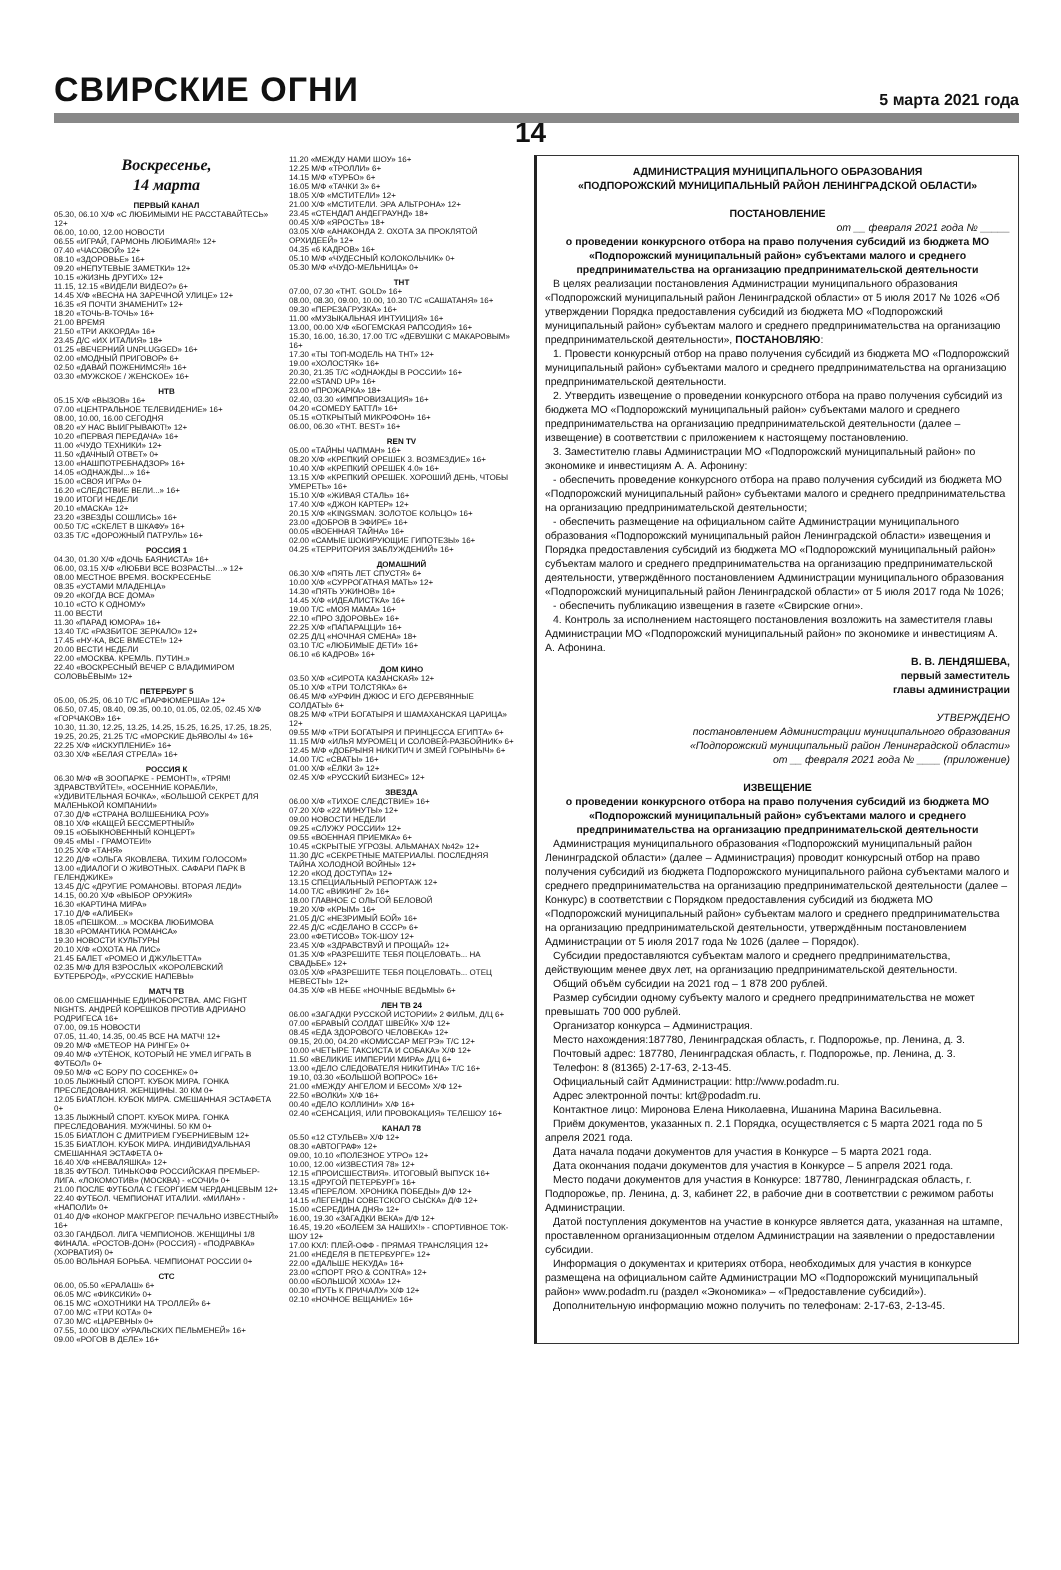СВИРСКИЕ ОГНИ
5 марта 2021 года
14
Воскресенье,
14 марта
ПЕРВЫЙ КАНАЛ
05.30, 06.10 Х/Ф «С ЛЮБИМЫМИ НЕ РАССТАВАЙТЕСЬ» 12+
06.00, 10.00, 12.00 НОВОСТИ
06.55 «ИГРАЙ, ГАРМОНЬ ЛЮБИМАЯ!» 12+
07.40 «ЧАСОВОЙ» 12+
08.10 «ЗДОРОВЬЕ» 16+
09.20 «НЕПУТЕВЫЕ ЗАМЕТКИ» 12+
10.15 «ЖИЗНЬ ДРУГИХ» 12+
11.15, 12.15 «ВИДЕЛИ ВИДЕО?» 6+
14.45 Х/Ф «ВЕСНА НА ЗАРЕЧНОЙ УЛИЦЕ» 12+
16.35 «Я ПОЧТИ ЗНАМЕНИТ» 12+
18.20 «ТОЧЬ-В-ТОЧЬ» 16+
21.00 ВРЕМЯ
21.50 «ТРИ АККОРДА» 16+
23.45 Д/С «ИХ ИТАЛИЯ» 18+
01.25 «ВЕЧЕРНИЙ UNPLUGGED» 16+
02.00 «МОДНЫЙ ПРИГОВОР» 6+
02.50 «ДАВАЙ ПОЖЕНИМСЯ!» 16+
03.30 «МУЖСКОЕ / ЖЕНСКОЕ» 16+
НТВ
05.15 Х/Ф «ВЫЗОВ» 16+
07.00 «ЦЕНТРАЛЬНОЕ ТЕЛЕВИДЕНИЕ» 16+
08.00, 10.00, 16.00 СЕГОДНЯ
08.20 «У НАС ВЫИГРЫВАЮТ!» 12+
10.20 «ПЕРВАЯ ПЕРЕДАЧА» 16+
11.00 «ЧУДО ТЕХНИКИ» 12+
11.50 «ДАЧНЫЙ ОТВЕТ» 0+
13.00 «НАШПОТРЕБНАДЗОР» 16+
14.05 «ОДНАЖДЫ...» 16+
15.00 «СВОЯ ИГРА» 0+
16.20 «СЛЕДСТВИЕ ВЕЛИ...» 16+
19.00 ИТОГИ НЕДЕЛИ
20.10 «МАСКА» 12+
23.20 «ЗВЕЗДЫ СОШЛИСЬ» 16+
00.50 Т/С «СКЕЛЕТ В ШКАФУ» 16+
03.35 Т/С «ДОРОЖНЫЙ ПАТРУЛЬ» 16+
РОССИЯ 1
04.30, 01.30 Х/Ф «ДОЧЬ БАЯНИСТА» 16+
06.00, 03.15 Х/Ф «ЛЮБВИ ВСЕ ВОЗРАСТЫ…» 12+
08.00 МЕСТНОЕ ВРЕМЯ. ВОСКРЕСЕНЬЕ
08.35 «УСТАМИ МЛАДЕНЦА»
09.20 «КОГДА ВСЕ ДОМА»
10.10 «СТО К ОДНОМУ»
11.00 ВЕСТИ
11.30 «ПАРАД ЮМОРА» 16+
13.40 Т/С «РАЗБИТОЕ ЗЕРКАЛО» 12+
17.45 «НУ-КА, ВСЕ ВМЕСТЕ!» 12+
20.00 ВЕСТИ НЕДЕЛИ
22.00 «МОСКВА. КРЕМЛЬ. ПУТИН.»
22.40 «ВОСКРЕСНЫЙ ВЕЧЕР С ВЛАДИМИРОМ СОЛОВЬЁВЫМ» 12+
ПЕТЕРБУРГ 5
05.00, 05.25, 06.10 Т/С «ПАРФЮМЕРША» 12+
06.50, 07.45, 08.40, 09.35, 00.10, 01.05, 02.05, 02.45 Х/Ф «ГОРЧАКОВ» 16+
10.30, 11.30, 12.25, 13.25, 14.25, 15.25, 16.25, 17.25, 18.25, 19.25, 20.25, 21.25 Т/С «МОРСКИЕ ДЬЯВОЛЫ 4» 16+
22.25 Х/Ф «ИСКУПЛЕНИЕ» 16+
03.30 Х/Ф «БЕЛАЯ СТРЕЛА» 16+
РОССИЯ К
06.30 М/Ф «В ЗООПАРКЕ - РЕМОНТ!», «ТРЯМ! ЗДРАВСТВУЙТЕ!», «ОСЕННИЕ КОРАБЛИ», «УДИВИТЕЛЬНАЯ БОЧКА», «БОЛЬШОЙ СЕКРЕТ ДЛЯ МАЛЕНЬКОЙ КОМПАНИИ»
07.30 Д/Ф «СТРАНА ВОЛШЕБНИКА РОУ»
08.10 Х/Ф «КАЩЕЙ БЕССМЕРТНЫЙ»
09.15 «ОБЫКНОВЕННЫЙ КОНЦЕРТ»
09.45 «МЫ - ГРАМОТЕИ!»
10.25 Х/Ф «ТАНЯ»
12.20 Д/Ф «ОЛЬГА ЯКОВЛЕВА. ТИХИМ ГОЛОСОМ»
13.00 «ДИАЛОГИ О ЖИВОТНЫХ. САФАРИ ПАРК В ГЕЛЕНДЖИКЕ»
13.45 Д/С «ДРУГИЕ РОМАНОВЫ. ВТОРАЯ ЛЕДИ»
14.15, 00.20 Х/Ф «ВЫБОР ОРУЖИЯ»
16.30 «КАРТИНА МИРА»
17.10 Д/Ф «АЛИБЕК»
18.05 «ПЕШКОМ...» МОСКВА ЛЮБИМОВА
18.30 «РОМАНТИКА РОМАНСА»
19.30 НОВОСТИ КУЛЬТУРЫ
20.10 Х/Ф «ОХОТА НА ЛИС»
21.45 БАЛЕТ «РОМЕО И ДЖУЛЬЕТТА»
02.35 М/Ф ДЛЯ ВЗРОСЛЫХ «КОРОЛЕВСКИЙ БУТЕРБРОД», «РУССКИЕ НАПЕВЫ»
МАТЧ ТВ
06.00 СМЕШАННЫЕ ЕДИНОБОРСТВА. AMC FIGHT NIGHTS. АНДРЕЙ КОРЕШКОВ ПРОТИВ АДРИАНО РОДРИГЕСА 16+
07.00, 09.15 НОВОСТИ
07.05, 11.40, 14.35, 00.45 ВСЕ НА МАТЧ! 12+
09.20 М/Ф «МЕТЕОР НА РИНГЕ» 0+
09.40 М/Ф «УТЁНОК, КОТОРЫЙ НЕ УМЕЛ ИГРАТЬ В ФУТБОЛ» 0+
09.50 М/Ф «С БОРУ ПО СОСЕНКЕ» 0+
10.05 ЛЫЖНЫЙ СПОРТ. КУБОК МИРА. ГОНКА ПРЕСЛЕДОВАНИЯ. ЖЕНЩИНЫ. 30 КМ 0+
12.05 БИАТЛОН. КУБОК МИРА. СМЕШАННАЯ ЭСТАФЕТА 0+
13.35 ЛЫЖНЫЙ СПОРТ. КУБОК МИРА. ГОНКА ПРЕСЛЕДОВАНИЯ. МУЖЧИНЫ. 50 КМ 0+
15.05 БИАТЛОН С ДМИТРИЕМ ГУБЕРНИЕВЫМ 12+
15.35 БИАТЛОН. КУБОК МИРА. ИНДИВИДУАЛЬНАЯ СМЕШАННАЯ ЭСТАФЕТА 0+
16.40 Х/Ф «НЕВАЛЯШКА» 12+
18.35 ФУТБОЛ. ТИНЬКОФФ РОССИЙСКАЯ ПРЕМЬЕР-ЛИГА. «ЛОКОМОТИВ» (МОСКВА) - «СОЧИ» 0+
21.00 ПОСЛЕ ФУТБОЛА С ГЕОРГИЕМ ЧЕРДАНЦЕВЫМ 12+
22.40 ФУТБОЛ. ЧЕМПИОНАТ ИТАЛИИ. «МИЛАН» - «НАПОЛИ» 0+
01.40 Д/Ф «КОНОР МАКГРЕГОР. ПЕЧАЛЬНО ИЗВЕСТНЫЙ» 16+
03.30 ГАНДБОЛ. ЛИГА ЧЕМПИОНОВ. ЖЕНЩИНЫ 1/8 ФИНАЛА. «РОСТОВ-ДОН» (РОССИЯ) - «ПОДРАВКА» (ХОРВАТИЯ) 0+
05.00 ВОЛЬНАЯ БОРЬБА. ЧЕМПИОНАТ РОССИИ 0+
СТС
06.00, 05.50 «ЕРАЛАШ» 6+
06.05 М/С «ФИКСИКИ» 0+
06.15 М/С «ОХОТНИКИ НА ТРОЛЛЕЙ» 6+
07.00 М/С «ТРИ КОТА» 0+
07.30 М/С «ЦАРЕВНЫ» 0+
07.55, 10.00 ШОУ «УРАЛЬСКИХ ПЕЛЬМЕНЕЙ» 16+
09.00 «РОГОВ В ДЕЛЕ» 16+
11.20 «МЕЖДУ НАМИ ШОУ» 16+
12.25 М/Ф «ТРОЛЛИ» 6+
14.15 М/Ф «ТУРБО» 6+
16.05 М/Ф «ТАЧКИ 3» 6+
18.05 Х/Ф «МСТИТЕЛИ» 12+
21.00 Х/Ф «МСТИТЕЛИ. ЭРА АЛЬТРОНА» 12+
23.45 «СТЕНДАП АНДЕГРАУНД» 18+
00.45 Х/Ф «ЯРОСТЬ» 18+
03.05 Х/Ф «АНАКОНДА 2. ОХОТА ЗА ПРОКЛЯТОЙ ОРХИДЕЕЙ» 12+
04.35 «6 КАДРОВ» 16+
05.10 М/Ф «ЧУДЕСНЫЙ КОЛОКОЛЬЧИК» 0+
05.30 М/Ф «ЧУДО-МЕЛЬНИЦА» 0+
ТНТ
07.00, 07.30 «ТНТ. GOLD» 16+
08.00, 08.30, 09.00, 10.00, 10.30 Т/С «САШАТАНЯ» 16+
09.30 «ПЕРЕЗАГРУЗКА» 16+
11.00 «МУЗЫКАЛЬНАЯ ИНТУИЦИЯ» 16+
13.00, 00.00 Х/Ф «БОГЕМСКАЯ РАПСОДИЯ» 16+
15.30, 16.00, 16.30, 17.00 Т/С «ДЕВУШКИ С МАКАРОВЫМ» 16+
17.30 «ТЫ ТОП-МОДЕЛЬ НА ТНТ» 12+
19.00 «ХОЛОСТЯК» 16+
20.30, 21.35 Т/С «ОДНАЖДЫ В РОССИИ» 16+
22.00 «STAND UP» 16+
23.00 «ПРОЖАРКА» 18+
02.40, 03.30 «ИМПРОВИЗАЦИЯ» 16+
04.20 «COMEDY БАТТЛ» 16+
05.15 «ОТКРЫТЫЙ МИКРОФОН» 16+
06.00, 06.30 «ТНТ. BEST» 16+
REN TV
05.00 «ТАЙНЫ ЧАПМАН» 16+
08.20 Х/Ф «КРЕПКИЙ ОРЕШЕК 3. ВОЗМЕЗДИЕ» 16+
10.40 Х/Ф «КРЕПКИЙ ОРЕШЕК 4.0» 16+
13.15 Х/Ф «КРЕПКИЙ ОРЕШЕК. ХОРОШИЙ ДЕНЬ, ЧТОБЫ УМЕРЕТЬ» 16+
15.10 Х/Ф «ЖИВАЯ СТАЛЬ» 16+
17.40 Х/Ф «ДЖОН КАРТЕР» 12+
20.15 Х/Ф «KINGSMAN. ЗОЛОТОЕ КОЛЬЦО» 16+
23.00 «ДОБРОВ В ЭФИРЕ» 16+
00.05 «ВОЕННАЯ ТАЙНА» 16+
02.00 «САМЫЕ ШОКИРУЮЩИЕ ГИПОТЕЗЫ» 16+
04.25 «ТЕРРИТОРИЯ ЗАБЛУЖДЕНИЙ» 16+
ДОМАШНИЙ
06.30 Х/Ф «ПЯТЬ ЛЕТ СПУСТЯ» 6+
10.00 Х/Ф «СУРРОГАТНАЯ МАТЬ» 12+
14.30 «ПЯТЬ УЖИНОВ» 16+
14.45 Х/Ф «ИДЕАЛИСТКА» 16+
19.00 Т/С «МОЯ МАМА» 16+
22.10 «ПРО ЗДОРОВЬЕ» 16+
22.25 Х/Ф «ПАПАРАЦЦИ» 16+
02.25 Д/Ц «НОЧНАЯ СМЕНА» 18+
03.10 Т/С «ЛЮБИМЫЕ ДЕТИ» 16+
06.10 «6 КАДРОВ» 16+
ДОМ КИНО
03.50 Х/Ф «СИРОТА КАЗАНСКАЯ» 12+
05.10 Х/Ф «ТРИ ТОЛСТЯКА» 6+
06.45 М/Ф «УРФИН ДЖЮС И ЕГО ДЕРЕВЯННЫЕ СОЛДАТЫ» 6+
08.25 М/Ф «ТРИ БОГАТЫРЯ И ШАМАХАНСКАЯ ЦАРИЦА» 12+
09.55 М/Ф «ТРИ БОГАТЫРЯ И ПРИНЦЕССА ЕГИПТА» 6+
11.15 М/Ф «ИЛЬЯ МУРОМЕЦ И СОЛОВЕЙ-РАЗБОЙНИК» 6+
12.45 М/Ф «ДОБРЫНЯ НИКИТИЧ И ЗМЕЙ ГОРЫНЫЧ» 6+
14.00 Т/С «СВАТЫ» 16+
01.00 Х/Ф «ЁЛКИ 3» 12+
02.45 Х/Ф «РУССКИЙ БИЗНЕС» 12+
ЗВЕЗДА
06.00 Х/Ф «ТИХОЕ СЛЕДСТВИЕ» 16+
07.20 Х/Ф «22 МИНУТЫ» 12+
09.00 НОВОСТИ НЕДЕЛИ
09.25 «СЛУЖУ РОССИИ» 12+
09.55 «ВОЕННАЯ ПРИЕМКА» 6+
10.45 «СКРЫТЫЕ УГРОЗЫ. АЛЬМАНАХ №42» 12+
11.30 Д/С «СЕКРЕТНЫЕ МАТЕРИАЛЫ. ПОСЛЕДНЯЯ ТАЙНА ХОЛОДНОЙ ВОЙНЫ» 12+
12.20 «КОД ДОСТУПА» 12+
13.15 СПЕЦИАЛЬНЫЙ РЕПОРТАЖ 12+
14.00 Т/С «ВИКИНГ 2» 16+
18.00 ГЛАВНОЕ С ОЛЬГОЙ БЕЛОВОЙ
19.20 Х/Ф «КРЫМ» 16+
21.05 Д/С «НЕЗРИМЫЙ БОЙ» 16+
22.45 Д/С «СДЕЛАНО В СССР» 6+
23.00 «ФЕТИСОВ» ТОК-ШОУ 12+
23.45 Х/Ф «ЗДРАВСТВУЙ И ПРОЩАЙ» 12+
01.35 Х/Ф «РАЗРЕШИТЕ ТЕБЯ ПОЦЕЛОВАТЬ... НА СВАДЬБЕ» 12+
03.05 Х/Ф «РАЗРЕШИТЕ ТЕБЯ ПОЦЕЛОВАТЬ... ОТЕЦ НЕВЕСТЫ» 12+
04.35 Х/Ф «В НЕБЕ «НОЧНЫЕ ВЕДЬМЫ» 6+
ЛЕН ТВ 24
06.00 «ЗАГАДКИ РУССКОЙ ИСТОРИИ» 2 ФИЛЬМ, Д/Ц 6+
07.00 «БРАВЫЙ СОЛДАТ ШВЕЙК» Х/Ф 12+
08.45 «ЕДА ЗДОРОВОГО ЧЕЛОВЕКА» 12+
09.15, 20.00, 04.20 «КОМИССАР МЕГРЭ» Т/С 12+
10.00 «ЧЕТЫРЕ ТАКСИСТА И СОБАКА» Х/Ф 12+
11.50 «ВЕЛИКИЕ ИМПЕРИИ МИРА» Д/Ц 6+
13.00 «ДЕЛО СЛЕДОВАТЕЛЯ НИКИТИНА» Т/С 16+
19.10, 03.30 «БОЛЬШОЙ ВОПРОС» 16+
21.00 «МЕЖДУ АНГЕЛОМ И БЕСОМ» Х/Ф 12+
22.50 «ВОЛКИ» Х/Ф 16+
00.40 «ДЕЛО КОЛЛИНИ» Х/Ф 16+
02.40 «СЕНСАЦИЯ, ИЛИ ПРОВОКАЦИЯ» ТЕЛЕШОУ 16+
КАНАЛ 78
05.50 «12 СТУЛЬЕВ» Х/Ф 12+
08.30 «АВТОГРАФ» 12+
09.00, 10.10 «ПОЛЕЗНОЕ УТРО» 12+
10.00, 12.00 «ИЗВЕСТИЯ 78» 12+
12.15 «ПРОИСШЕСТВИЯ». ИТОГОВЫЙ ВЫПУСК 16+
13.15 «ДРУГОЙ ПЕТЕРБУРГ» 16+
13.45 «ПЕРЕЛОМ. ХРОНИКА ПОБЕДЫ» Д/Ф 12+
14.15 «ЛЕГЕНДЫ СОВЕТСКОГО СЫСКА» Д/Ф 12+
15.00 «СЕРЕДИНА ДНЯ» 12+
16.00, 19.30 «ЗАГАДКИ ВЕКА» Д/Ф 12+
16.45, 19.20 «БОЛЕЕМ ЗА НАШИХ!» - СПОРТИВНОЕ ТОК-ШОУ 12+
17.00 КХЛ: ПЛЕЙ-ОФФ - ПРЯМАЯ ТРАНСЛЯЦИЯ 12+
21.00 «НЕДЕЛЯ В ПЕТЕРБУРГЕ» 12+
22.00 «ДАЛЬШЕ НЕКУДА» 16+
23.00 «СПОРТ PRO & CONTRA» 12+
00.00 «БОЛЬШОЙ ХОХА» 12+
00.30 «ПУТЬ К ПРИЧАЛУ» Х/Ф 12+
02.10 «НОЧНОЕ ВЕЩАНИЕ» 16+
АДМИНИСТРАЦИЯ МУНИЦИПАЛЬНОГО ОБРАЗОВАНИЯ
«ПОДПОРОЖСКИЙ МУНИЦИПАЛЬНЫЙ РАЙОН ЛЕНИНГРАДСКОЙ ОБЛАСТИ»
ПОСТАНОВЛЕНИЕ
от __ февраля 2021 года № _____
о проведении конкурсного отбора на право получения субсидий из бюджета МО «Подпорожский муниципальный район» субъектами малого и среднего предпринимательства на организацию предпринимательской деятельности
В целях реализации постановления Администрации муниципального образования «Подпорожский муниципальный район Ленинградской области» от 5 июля 2017 № 1026 «Об утверждении Порядка предоставления субсидий из бюджета МО «Подпорожский муниципальный район» субъектам малого и среднего предпринимательства на организацию предпринимательской деятельности», ПОСТАНОВЛЯЮ:
1. Провести конкурсный отбор на право получения субсидий из бюджета МО «Подпорожский муниципальный район» субъектами малого и среднего предпринимательства на организацию предпринимательской деятельности.
2. Утвердить извещение о проведении конкурсного отбора на право получения субсидий из бюджета МО «Подпорожский муниципальный район» субъектами малого и среднего предпринимательства на организацию предпринимательской деятельности (далее – извещение) в соответствии с приложением к настоящему постановлению.
3. Заместителю главы Администрации МО «Подпорожский муниципальный район» по экономике и инвестициям А. А. Афонину:
- обеспечить проведение конкурсного отбора на право получения субсидий из бюджета МО «Подпорожский муниципальный район» субъектами малого и среднего предпринимательства на организацию предпринимательской деятельности;
- обеспечить размещение на официальном сайте Администрации муниципального образования «Подпорожский муниципальный район Ленинградской области» извещения и Порядка предоставления субсидий из бюджета МО «Подпорожский муниципальный район» субъектам малого и среднего предпринимательства на организацию предпринимательской деятельности, утверждённого постановлением Администрации муниципального образования «Подпорожский муниципальный район Ленинградской области» от 5 июля 2017 года № 1026;
- обеспечить публикацию извещения в газете «Свирские огни».
4. Контроль за исполнением настоящего постановления возложить на заместителя главы Администрации МО «Подпорожский муниципальный район» по экономике и инвестициям А. А. Афонина.
В. В. ЛЕНДЯШЕВА,
первый заместитель
главы администрации
УТВЕРЖДЕНО
постановлением Администрации муниципального образования
«Подпорожский муниципальный район Ленинградской области»
от __ февраля 2021 года № ____ (приложение)
ИЗВЕЩЕНИЕ
о проведении конкурсного отбора на право получения субсидий из бюджета МО «Подпорожский муниципальный район» субъектами малого и среднего предпринимательства на организацию предпринимательской деятельности
Администрация муниципального образования «Подпорожский муниципальный район Ленинградской области» (далее – Администрация) проводит конкурсный отбор на право получения субсидий из бюджета Подпорожского муниципального района субъектами малого и среднего предпринимательства на организацию предпринимательской деятельности (далее – Конкурс) в соответствии с Порядком предоставления субсидий из бюджета МО «Подпорожский муниципальный район» субъектам малого и среднего предпринимательства на организацию предпринимательской деятельности, утверждённым постановлением Администрации от 5 июля 2017 года № 1026 (далее – Порядок).
Субсидии предоставляются субъектам малого и среднего предпринимательства, действующим менее двух лет, на организацию предпринимательской деятельности.
Общий объём субсидии на 2021 год – 1 878 200 рублей.
Размер субсидии одному субъекту малого и среднего предпринимательства не может превышать 700 000 рублей.
Организатор конкурса – Администрация.
Место нахождения:187780, Ленинградская область, г. Подпорожье, пр. Ленина, д. 3.
Почтовый адрес: 187780, Ленинградская область, г. Подпорожье, пр. Ленина, д. 3.
Телефон: 8 (81365) 2-17-63, 2-13-45.
Официальный сайт Администрации: http://www.podadm.ru.
Адрес электронной почты: krt@podadm.ru.
Контактное лицо: Миронова Елена Николаевна, Ишанина Марина Васильевна.
Приём документов, указанных п. 2.1 Порядка, осуществляется с 5 марта 2021 года по 5 апреля 2021 года.
Дата начала подачи документов для участия в Конкурсе – 5 марта 2021 года.
Дата окончания подачи документов для участия в Конкурсе – 5 апреля 2021 года.
Место подачи документов для участия в Конкурсе: 187780, Ленинградская область, г. Подпорожье, пр. Ленина, д. 3, кабинет 22, в рабочие дни в соответствии с режимом работы Администрации.
Датой поступления документов на участие в конкурсе является дата, указанная на штампе, проставленном организационным отделом Администрации на заявлении о предоставлении субсидии.
Информация о документах и критериях отбора, необходимых для участия в конкурсе размещена на официальном сайте Администрации МО «Подпорожский муниципальный район» www.podadm.ru (раздел «Экономика» – «Предоставление субсидий»).
Дополнительную информацию можно получить по телефонам: 2-17-63, 2-13-45.